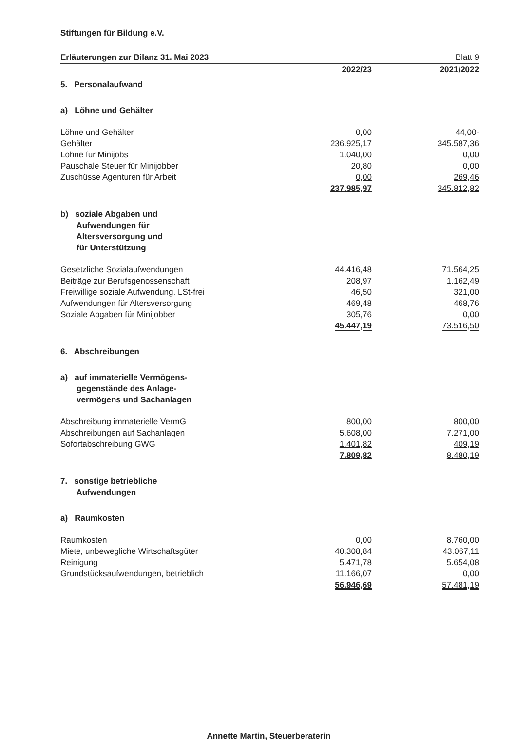Stiftungen für Bildung e.V.
Erläuterungen zur Bilanz 31. Mai 2023 Blatt 9
| | 2022/23 | | 2021/2022 |
| 5. Personalaufwand | | | |
| a) Löhne und Gehälter | | | |
| Löhne und Gehälter | 0,00 | | 44,00- |
| Gehälter | 236.925,17 | | 345.587,36 |
| Löhne für Minijobs | 1.040,00 | | 0,00 |
| Pauschale Steuer für Minijobber | 20,80 | | 0,00 |
| Zuschüsse Agenturen für Arbeit | 0,00 | | 269,46 |
| | 237.985,97 | | 345.812,82 |
| b) soziale Abgaben und Aufwendungen für Altersversorgung und für Unterstützung | | | |
| Gesetzliche Sozialaufwendungen | 44.416,48 | | 71.564,25 |
| Beiträge zur Berufsgenossenschaft | 208,97 | | 1.162,49 |
| Freiwillige soziale Aufwendung. LSt-frei | 46,50 | | 321,00 |
| Aufwendungen für Altersversorgung | 469,48 | | 468,76 |
| Soziale Abgaben für Minijobber | 305,76 | | 0,00 |
| | 45.447,19 | | 73.516,50 |
| 6. Abschreibungen | | | |
| a) auf immaterielle Vermögens- gegenstände des Anlage- vermögens und Sachanlagen | | | |
| Abschreibung immaterielle VermG | 800,00 | | 800,00 |
| Abschreibungen auf Sachanlagen | 5.608,00 | | 7.271,00 |
| Sofortabschreibung GWG | 1.401,82 | | 409,19 |
| | 7.809,82 | | 8.480,19 |
| 7. sonstige betriebliche Aufwendungen | | | |
| a) Raumkosten | | | |
| Raumkosten | 0,00 | | 8.760,00 |
| Miete, unbewegliche Wirtschaftsgüter | 40.308,84 | | 43.067,11 |
| Reinigung | 5.471,78 | | 5.654,08 |
| Grundstücksaufwendungen, betrieblich | 11.166,07 | | 0,00 |
| | 56.946,69 | | 57.481,19 |
Annette Martin, Steuerberaterin